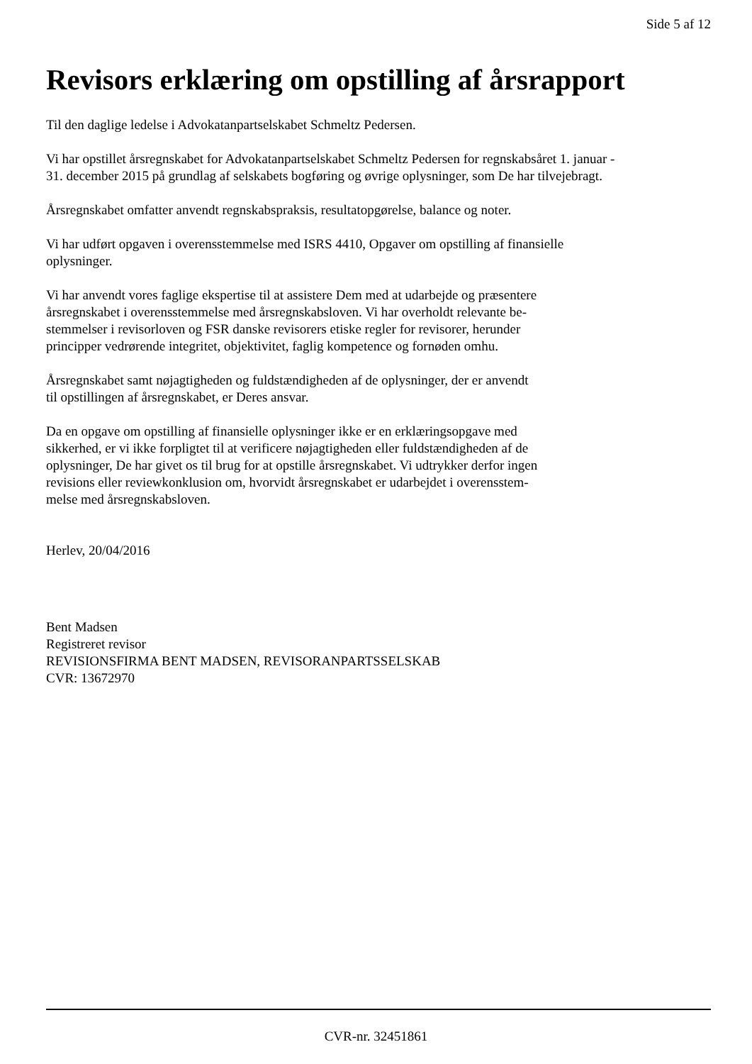Side 5 af 12
Revisors erklæring om opstilling af årsrapport
Til den daglige ledelse i Advokatanpartselskabet Schmeltz Pedersen.
Vi har opstillet årsregnskabet for Advokatanpartselskabet Schmeltz Pedersen for regnskabsåret 1. januar -
31. december 2015 på grundlag af selskabets bogføring og øvrige oplysninger, som De har tilvejebragt.
Årsregnskabet omfatter anvendt regnskabspraksis, resultatopgørelse, balance og noter.
Vi har udført opgaven i overensstemmelse med ISRS 4410, Opgaver om opstilling af finansielle
oplysninger.
Vi har anvendt vores faglige ekspertise til at assistere Dem med at udarbejde og præsentere
årsregnskabet i overensstemmelse med årsregnskabsloven. Vi har overholdt relevante be-
stemmelser i revisorloven og FSR danske revisorers etiske regler for revisorer, herunder
principper vedrørende integritet, objektivitet, faglig kompetence og fornøden omhu.
Årsregnskabet samt nøjagtigheden og fuldstændigheden af de oplysninger, der er anvendt
til opstillingen af årsregnskabet, er Deres ansvar.
Da en opgave om opstilling af finansielle oplysninger ikke er en erklæringsopgave med
sikkerhed, er vi ikke forpligtet til at verificere nøjagtigheden eller fuldstændigheden af de
oplysninger, De har givet os til brug for at opstille årsregnskabet. Vi udtrykker derfor ingen
revisions eller reviewkonklusion om, hvorvidt årsregnskabet er udarbejdet i overensstem-
melse med årsregnskabsloven.
Herlev, 20/04/2016
Bent Madsen
Registreret revisor
REVISIONSFIRMA BENT MADSEN, REVISORANPARTSSELSKAB
CVR: 13672970
CVR-nr. 32451861